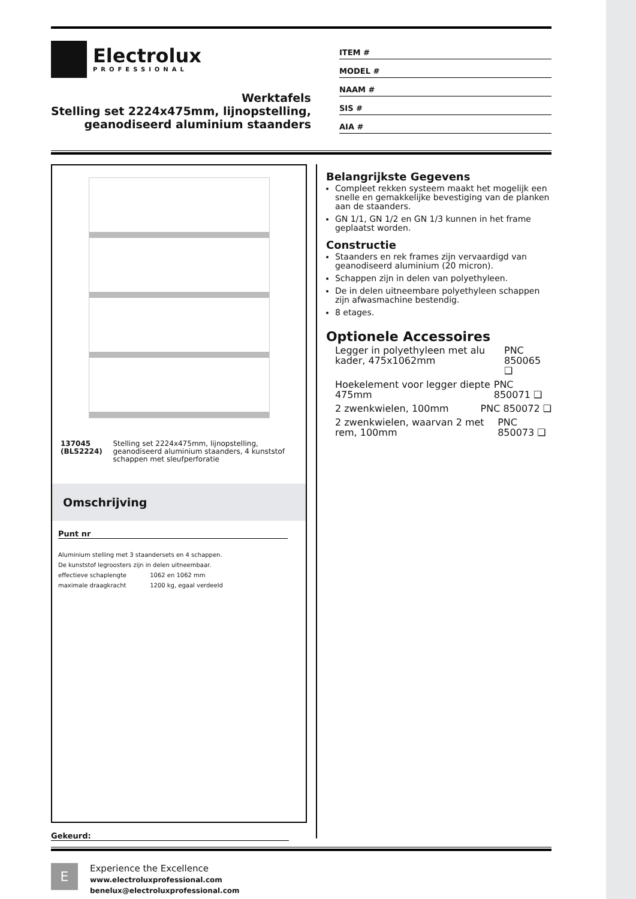Electrolux
PROFESSIONAL
Werktafels
Stelling set 2224x475mm, lijnopstelling,
geanodiseerd aluminium staanders
ITEM #
MODEL #
NAAM #
SIS #
AIA #
137045 (BLS2224) Stelling set 2224x475mm, lijnopstelling, geanodiseerd aluminium staanders, 4 kunststof schappen met sleufperforatie
Omschrijving
Punt nr
Aluminium stelling met 3 staandersets en 4 schappen.
De kunststof legroosters zijn in delen uitneembaar.
effectieve schaplengte 1062 en 1062 mm
maximale draagkracht 1200 kg, egaal verdeeld
Gekeurd:
Belangrijkste Gegevens
Compleet rekken systeem maakt het mogelijk een snelle en gemakkelijke bevestiging van de planken aan de staanders.
GN 1/1, GN 1/2 en GN 1/3 kunnen in het frame geplaatst worden.
Constructie
Staanders en rek frames zijn vervaardigd van geanodiseerd aluminium (20 micron).
Schappen zijn in delen van polyethyleen.
De in delen uitneembare polyethyleen schappen zijn afwasmachine bestendig.
8 etages.
Optionele Accessoires
Legger in polyethyleen met alu kader, 475x1062mm PNC 850065 ❑
Hoekelement voor legger diepte 475mm PNC 850071 ❑
2 zwenkwielen, 100mm PNC 850072 ❑
2 zwenkwielen, waarvan 2 met rem, 100mm PNC 850073 ❑
E
Experience the Excellence
www.electroluxprofessional.com
benelux@electroluxprofessional.com